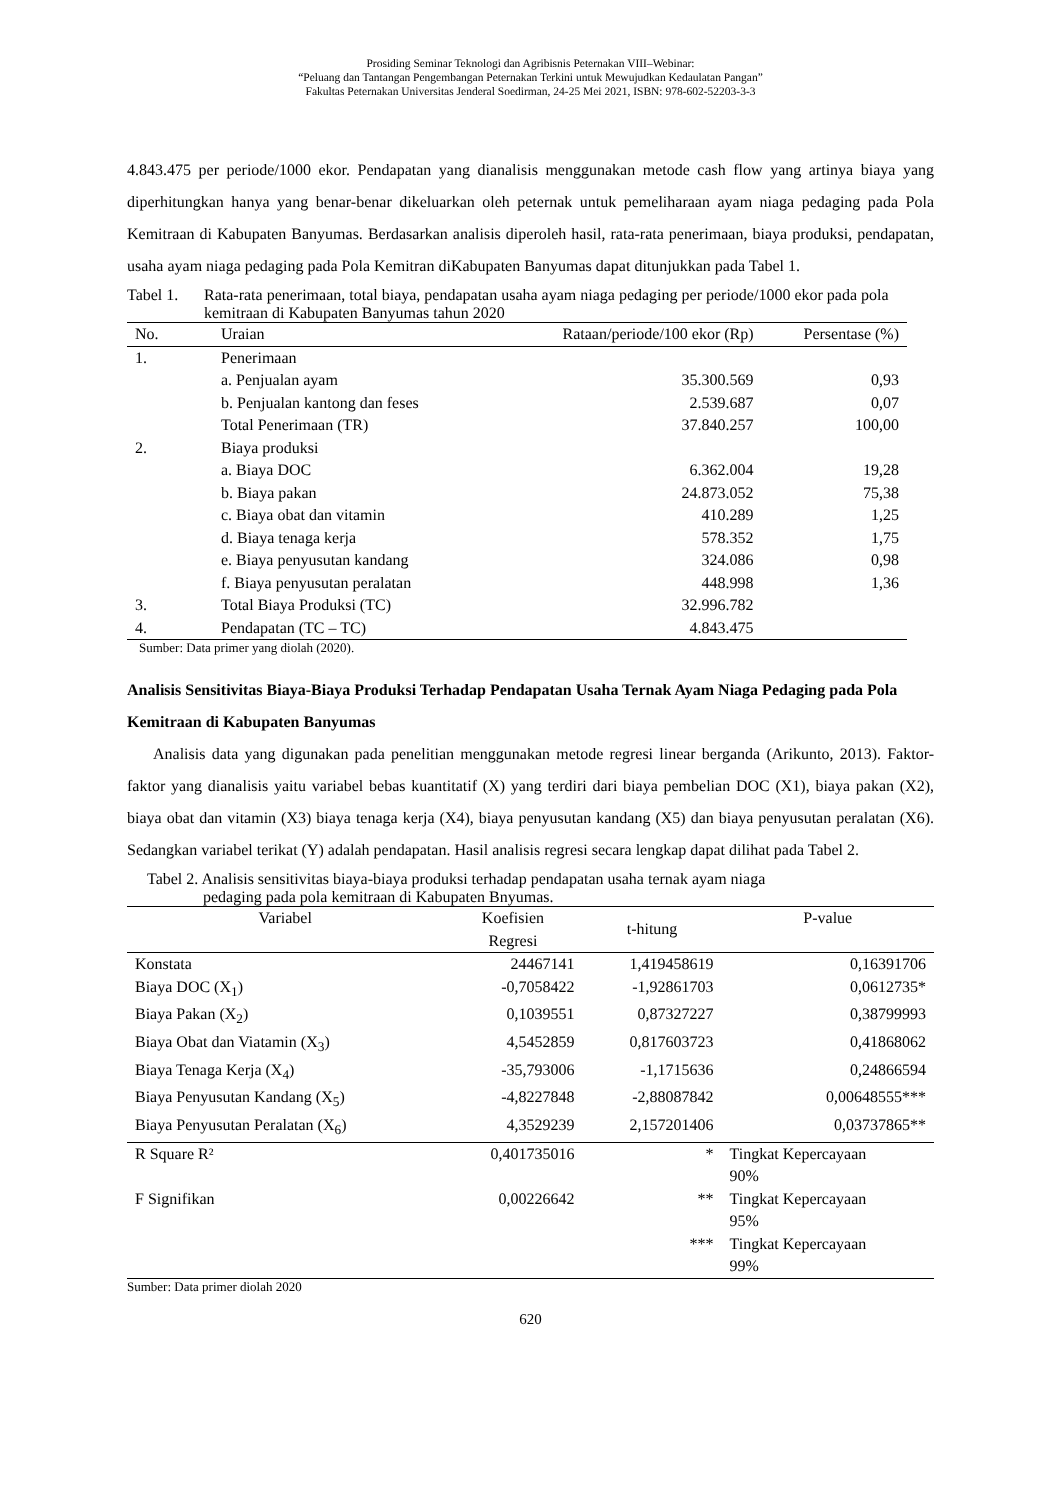Prosiding Seminar Teknologi dan Agribisnis Peternakan VIII–Webinar:
“Peluang dan Tantangan Pengembangan Peternakan Terkini untuk Mewujudkan Kedaulatan Pangan”
Fakultas Peternakan Universitas Jenderal Soedirman, 24-25 Mei 2021, ISBN: 978-602-52203-3-3
4.843.475 per periode/1000 ekor. Pendapatan yang dianalisis menggunakan metode cash flow yang artinya biaya yang diperhitungkan hanya yang benar-benar dikeluarkan oleh peternak untuk pemeliharaan ayam niaga pedaging pada Pola Kemitraan di Kabupaten Banyumas. Berdasarkan analisis diperoleh hasil, rata-rata penerimaan, biaya produksi, pendapatan, usaha ayam niaga pedaging pada Pola Kemitran diKabupaten Banyumas dapat ditunjukkan pada Tabel 1.
Tabel 1. Rata-rata penerimaan, total biaya, pendapatan usaha ayam niaga pedaging per periode/1000 ekor pada pola kemitraan di Kabupaten Banyumas tahun 2020
| No. | Uraian | Rataan/periode/100 ekor (Rp) | Persentase (%) |
| --- | --- | --- | --- |
| 1. | Penerimaan | | |
| | a. Penjualan ayam | 35.300.569 | 0,93 |
| | b. Penjualan kantong dan feses | 2.539.687 | 0,07 |
| | Total Penerimaan (TR) | 37.840.257 | 100,00 |
| 2. | Biaya produksi | | |
| | a. Biaya DOC | 6.362.004 | 19,28 |
| | b. Biaya pakan | 24.873.052 | 75,38 |
| | c. Biaya obat dan vitamin | 410.289 | 1,25 |
| | d. Biaya tenaga kerja | 578.352 | 1,75 |
| | e. Biaya penyusutan kandang | 324.086 | 0,98 |
| | f. Biaya penyusutan peralatan | 448.998 | 1,36 |
| 3. | Total Biaya Produksi (TC) | 32.996.782 | |
| 4. | Pendapatan (TC – TC) | 4.843.475 | |
Sumber: Data primer yang diolah (2020).
Analisis Sensitivitas Biaya-Biaya Produksi Terhadap Pendapatan Usaha Ternak Ayam Niaga Pedaging pada Pola Kemitraan di Kabupaten Banyumas
Analisis data yang digunakan pada penelitian menggunakan metode regresi linear berganda (Arikunto, 2013). Faktor-faktor yang dianalisis yaitu variabel bebas kuantitatif (X) yang terdiri dari biaya pembelian DOC (X1), biaya pakan (X2), biaya obat dan vitamin (X3) biaya tenaga kerja (X4), biaya penyusutan kandang (X5) dan biaya penyusutan peralatan (X6). Sedangkan variabel terikat (Y) adalah pendapatan. Hasil analisis regresi secara lengkap dapat dilihat pada Tabel 2.
Tabel 2. Analisis sensitivitas biaya-biaya produksi terhadap pendapatan usaha ternak ayam niaga
pedaging pada pola kemitraan di Kabupaten Bnyumas.
| Variabel | Koefisien Regresi | t-hitung | P-value |
| --- | --- | --- | --- |
| Konstata | 24467141 | 1,419458619 | 0,16391706 |
| Biaya DOC (X<sub>1</sub>) | -0,7058422 | -1,92861703 | 0,0612735* |
| Biaya Pakan (X<sub>2</sub>) | 0,1039551 | 0,87327227 | 0,38799993 |
| Biaya Obat dan Viatamin (X<sub>3</sub>) | 4,5452859 | 0,817603723 | 0,41868062 |
| Biaya Tenaga Kerja (X<sub>4</sub>) | -35,793006 | -1,1715636 | 0,24866594 |
| Biaya Penyusutan Kandang (X<sub>5</sub>) | -4,8227848 | -2,88087842 | 0,00648555*** |
| Biaya Penyusutan Peralatan (X<sub>6</sub>) | 4,3529239 | 2,157201406 | 0,03737865** |
| R Square R² | 0,401735016 | * | Tingkat Kepercayaan 90% |
| F Signifikan | 0,00226642 | ** | Tingkat Kepercayaan 95% |
| | | *** | Tingkat Kepercayaan 99% |
Sumber: Data primer diolah 2020
620